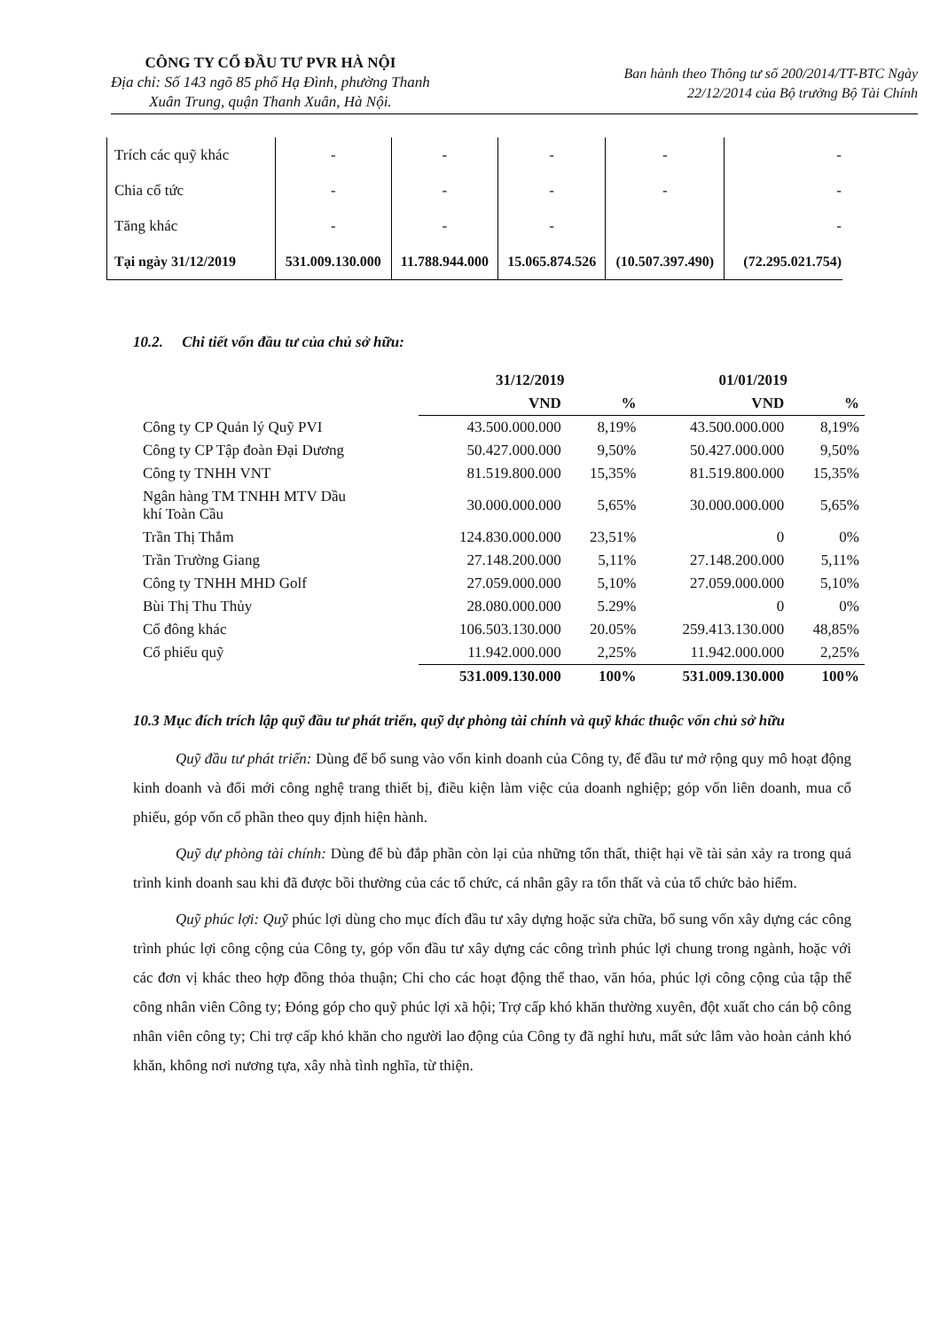CÔNG TY CỔ ĐẦU TƯ PVR HÀ NỘI
Địa chỉ: Số 143 ngõ 85 phố Hạ Đình, phường Thanh
Xuân Trung, quận Thanh Xuân, Hà Nội.
Ban hành theo Thông tư số 200/2014/TT-BTC Ngày
22/12/2014 của Bộ trưởng Bộ Tài Chính
| Trích các quỹ khác | - | - | - | - | - |
| Chia cổ tức | - | - | - | - | - |
| Tăng khác | - | - | - | | - |
| Tại ngày 31/12/2019 | 531.009.130.000 | 11.788.944.000 | 15.065.874.526 | (10.507.397.490) | (72.295.021.754) |
10.2. Chi tiết vốn đầu tư của chủ sở hữu:
| | 31/12/2019 | | 01/01/2019 | |
| --- | --- | --- | --- | --- |
| | VND | % | VND | % |
| Công ty CP Quản lý Quỹ PVI | 43.500.000.000 | 8,19% | 43.500.000.000 | 8,19% |
| Công ty CP Tập đoàn Đại Dương | 50.427.000.000 | 9,50% | 50.427.000.000 | 9,50% |
| Công ty TNHH VNT | 81.519.800.000 | 15,35% | 81.519.800.000 | 15,35% |
| Ngân hàng TM TNHH MTV Dầu khí Toàn Cầu | 30.000.000.000 | 5,65% | 30.000.000.000 | 5,65% |
| Trần Thị Thắm | 124.830.000.000 | 23,51% | 0 | 0% |
| Trần Trường Giang | 27.148.200.000 | 5,11% | 27.148.200.000 | 5,11% |
| Công ty TNHH MHD Golf | 27.059.000.000 | 5,10% | 27.059.000.000 | 5,10% |
| Bùi Thị Thu Thủy | 28.080.000.000 | 5.29% | 0 | 0% |
| Cổ đông khác | 106.503.130.000 | 20.05% | 259.413.130.000 | 48,85% |
| Cổ phiếu quỹ | 11.942.000.000 | 2,25% | 11.942.000.000 | 2,25% |
| | 531.009.130.000 | 100% | 531.009.130.000 | 100% |
10.3 Mục đích trích lập quỹ đầu tư phát triển, quỹ dự phòng tài chính và quỹ khác thuộc vốn chủ sở hữu
Quỹ đầu tư phát triển: Dùng để bổ sung vào vốn kinh doanh của Công ty, để đầu tư mở rộng quy mô hoạt động kinh doanh và đổi mới công nghệ trang thiết bị, điều kiện làm việc của doanh nghiệp; góp vốn liên doanh, mua cổ phiếu, góp vốn cổ phần theo quy định hiện hành.
Quỹ dự phòng tài chính: Dùng để bù đắp phần còn lại của những tổn thất, thiệt hại về tài sản xảy ra trong quá trình kinh doanh sau khi đã được bồi thường của các tổ chức, cá nhân gây ra tổn thất và của tổ chức bảo hiểm.
Quỹ phúc lợi: Quỹ phúc lợi dùng cho mục đích đầu tư xây dựng hoặc sửa chữa, bổ sung vốn xây dựng các công trình phúc lợi công cộng của Công ty, góp vốn đầu tư xây dựng các công trình phúc lợi chung trong ngành, hoặc với các đơn vị khác theo hợp đồng thỏa thuận; Chi cho các hoạt động thể thao, văn hóa, phúc lợi công cộng của tập thể công nhân viên Công ty; Đóng góp cho quỹ phúc lợi xã hội; Trợ cấp khó khăn thường xuyên, đột xuất cho cán bộ công nhân viên công ty; Chi trợ cấp khó khăn cho người lao động của Công ty đã nghỉ hưu, mất sức lâm vào hoàn cảnh khó khăn, không nơi nương tựa, xây nhà tình nghĩa, từ thiện.